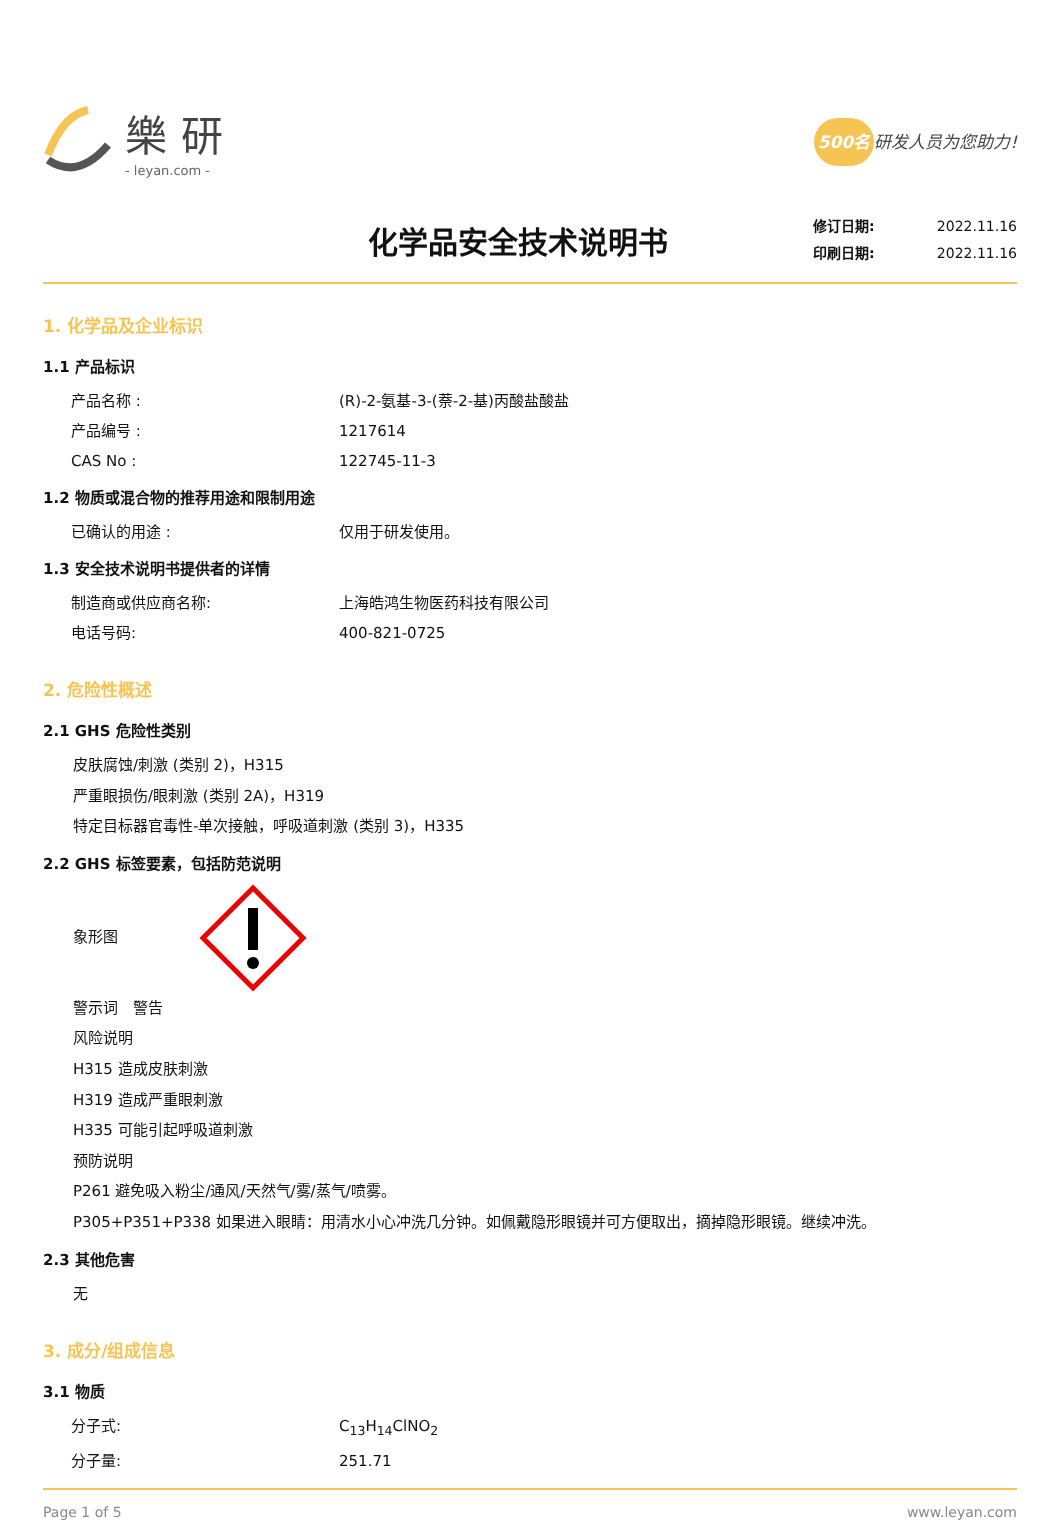樂研
- leyan.com -
500名 研发人员为您助力!
化学品安全技术说明书
修订日期: 2022.11.16
印刷日期: 2022.11.16
1. 化学品及企业标识
1.1 产品标识
产品名称 : (R)-2-氨基-3-(萘-2-基)丙酸盐酸盐
产品编号 : 1217614
CAS No : 122745-11-3
1.2 物质或混合物的推荐用途和限制用途
已确认的用途 : 仅用于研发使用。
1.3 安全技术说明书提供者的详情
制造商或供应商名称: 上海皓鸿生物医药科技有限公司
电话号码: 400-821-0725
2. 危险性概述
2.1 GHS 危险性类别
皮肤腐蚀/刺激 (类别 2)，H315
严重眼损伤/眼刺激 (类别 2A)，H319
特定目标器官毒性-单次接触，呼吸道刺激 (类别 3)，H335
2.2 GHS 标签要素，包括防范说明
象形图
警示词　警告
风险说明
H315 造成皮肤刺激
H319 造成严重眼刺激
H335 可能引起呼吸道刺激
预防说明
P261 避免吸入粉尘/通风/天然气/雾/蒸气/喷雾。
P305+P351+P338 如果进入眼睛：用清水小心冲洗几分钟。如佩戴隐形眼镜并可方便取出，摘掉隐形眼镜。继续冲洗。
2.3 其他危害
无
3. 成分/组成信息
3.1 物质
分子式: C<sub>13</sub>H<sub>14</sub>ClNO<sub>2</sub>
分子量: 251.71
Page 1 of 5 www.leyan.com